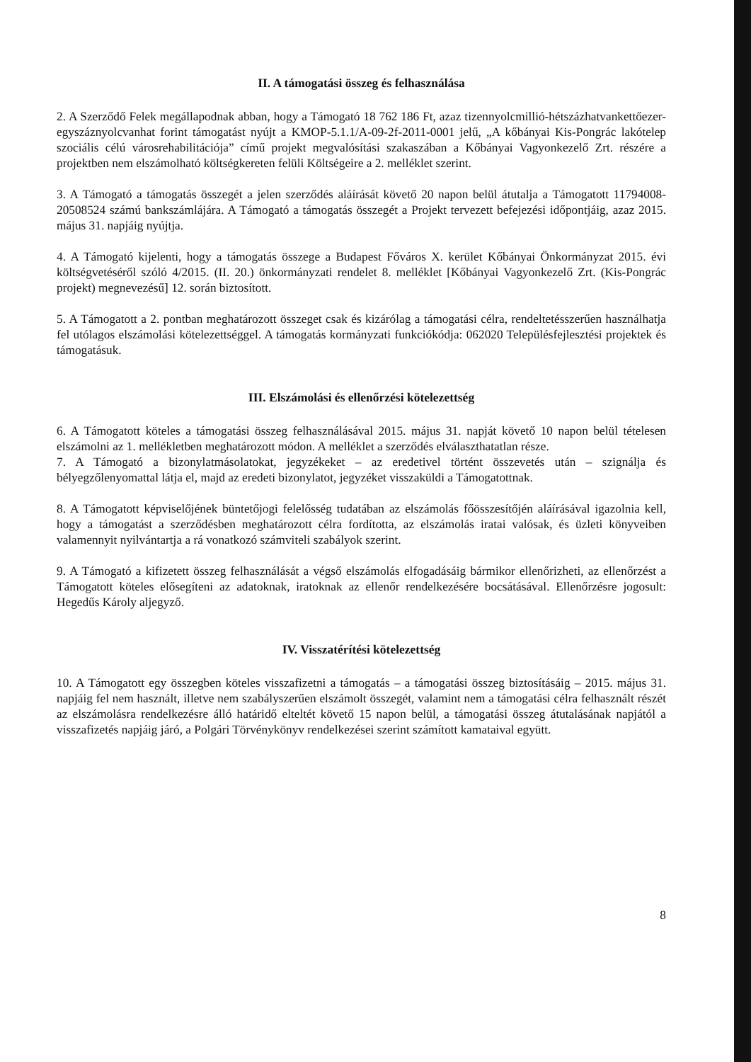II. A támogatási összeg és felhasználása
2. A Szerződő Felek megállapodnak abban, hogy a Támogató 18 762 186 Ft, azaz tizennyolcmillió-hétszázhatvankettőezer-egyszáznyolcvanhat forint támogatást nyújt a KMOP-5.1.1/A-09-2f-2011-0001 jelű, „A kőbányai Kis-Pongrác lakótelep szociális célú városrehabilitációja” című projekt megvalósítási szakaszában a Kőbányai Vagyonkezelő Zrt. részére a projektben nem elszámolható költségkereten felüli Költségeire a 2. melléklet szerint.
3. A Támogató a támogatás összegét a jelen szerződés aláírását követő 20 napon belül átutalja a Támogatott 11794008-20508524 számú bankszámlájára. A Támogató a támogatás összegét a Projekt tervezett befejezési időpontjáig, azaz 2015. május 31. napjáig nyújtja.
4. A Támogató kijelenti, hogy a támogatás összege a Budapest Főváros X. kerület Kőbányai Önkormányzat 2015. évi költségvetéséről szóló 4/2015. (II. 20.) önkormányzati rendelet 8. melléklet [Kőbányai Vagyonkezelő Zrt. (Kis-Pongrác projekt) megnevezésű] 12. során biztosított.
5. A Támogatott a 2. pontban meghatározott összeget csak és kizárólag a támogatási célra, rendeltetésszerűen használhatja fel utólagos elszámolási kötelezettséggel. A támogatás kormányzati funkciókódja: 062020 Településfejlesztési projektek és támogatásuk.
III. Elszámolási és ellenőrzési kötelezettség
6. A Támogatott köteles a támogatási összeg felhasználásával 2015. május 31. napját követő 10 napon belül tételesen elszámolni az 1. mellékletben meghatározott módon. A melléklet a szerződés elválaszthatatlan része.
7. A Támogató a bizonylatmásolatokat, jegyzékeket – az eredetivel történt összevetés után – szignálja és bélyegzőlenyomattal látja el, majd az eredeti bizonylatot, jegyzéket visszaküldi a Támogatottnak.
8. A Támogatott képviselőjének büntetőjogi felelősség tudatában az elszámolás főösszesítőjén aláírásával igazolnia kell, hogy a támogatást a szerződésben meghatározott célra fordította, az elszámolás iratai valósak, és üzleti könyveiben valamennyit nyilvántartja a rá vonatkozó számviteli szabályok szerint.
9. A Támogató a kifizetett összeg felhasználását a végső elszámolás elfogadásáig bármikor ellenőrizheti, az ellenőrzést a Támogatott köteles elősegíteni az adatoknak, iratoknak az ellenőr rendelkezésére bocsátásával. Ellenőrzésre jogosult: Hegedűs Károly aljegyző.
IV. Visszatérítési kötelezettség
10. A Támogatott egy összegben köteles visszafizetni a támogatás – a támogatási összeg biztosításáig – 2015. május 31. napjáig fel nem használt, illetve nem szabályszerűen elszámolt összegét, valamint nem a támogatási célra felhasznált részét az elszámolásra rendelkezésre álló határidő elteltét követő 15 napon belül, a támogatási összeg átutalásának napjától a visszafizetés napjáig járó, a Polgári Törvénykönyv rendelkezései szerint számított kamataival együtt.
8